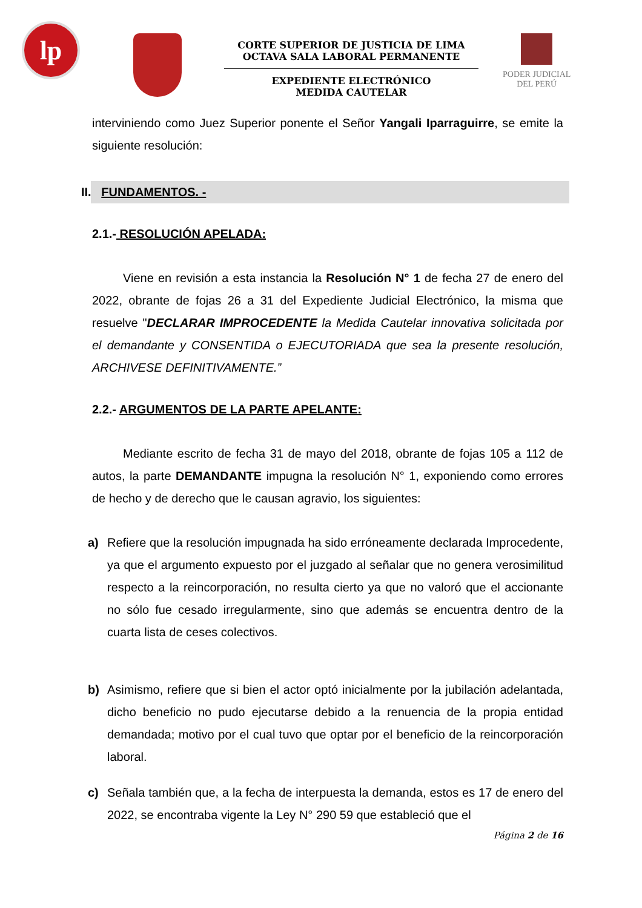lp
CORTE SUPERIOR DE JUSTICIA DE LIMA
OCTAVA SALA LABORAL PERMANENTE
EXPEDIENTE ELECTRÓNICO
MEDIDA CAUTELAR
PODER JUDICIAL
DEL PERÚ
interviniendo como Juez Superior ponente el Señor Yangali Iparraguirre, se emite la siguiente resolución:
II. FUNDAMENTOS. -
2.1.- RESOLUCIÓN APELADA:
Viene en revisión a esta instancia la Resolución N° 1 de fecha 27 de enero del 2022, obrante de fojas 26 a 31 del Expediente Judicial Electrónico, la misma que resuelve "DECLARAR IMPROCEDENTE la Medida Cautelar innovativa solicitada por el demandante y CONSENTIDA o EJECUTORIADA que sea la presente resolución, ARCHIVESE DEFINITIVAMENTE.”
2.2.- ARGUMENTOS DE LA PARTE APELANTE:
Mediante escrito de fecha 31 de mayo del 2018, obrante de fojas 105 a 112 de autos, la parte DEMANDANTE impugna la resolución N° 1, exponiendo como errores de hecho y de derecho que le causan agravio, los siguientes:
a) Refiere que la resolución impugnada ha sido erróneamente declarada Improcedente, ya que el argumento expuesto por el juzgado al señalar que no genera verosimilitud respecto a la reincorporación, no resulta cierto ya que no valoró que el accionante no sólo fue cesado irregularmente, sino que además se encuentra dentro de la cuarta lista de ceses colectivos.
b) Asimismo, refiere que si bien el actor optó inicialmente por la jubilación adelantada, dicho beneficio no pudo ejecutarse debido a la renuencia de la propia entidad demandada; motivo por el cual tuvo que optar por el beneficio de la reincorporación laboral.
c) Señala también que, a la fecha de interpuesta la demanda, estos es 17 de enero del 2022, se encontraba vigente la Ley N° 290 59 que estableció que el
Página 2 de 16